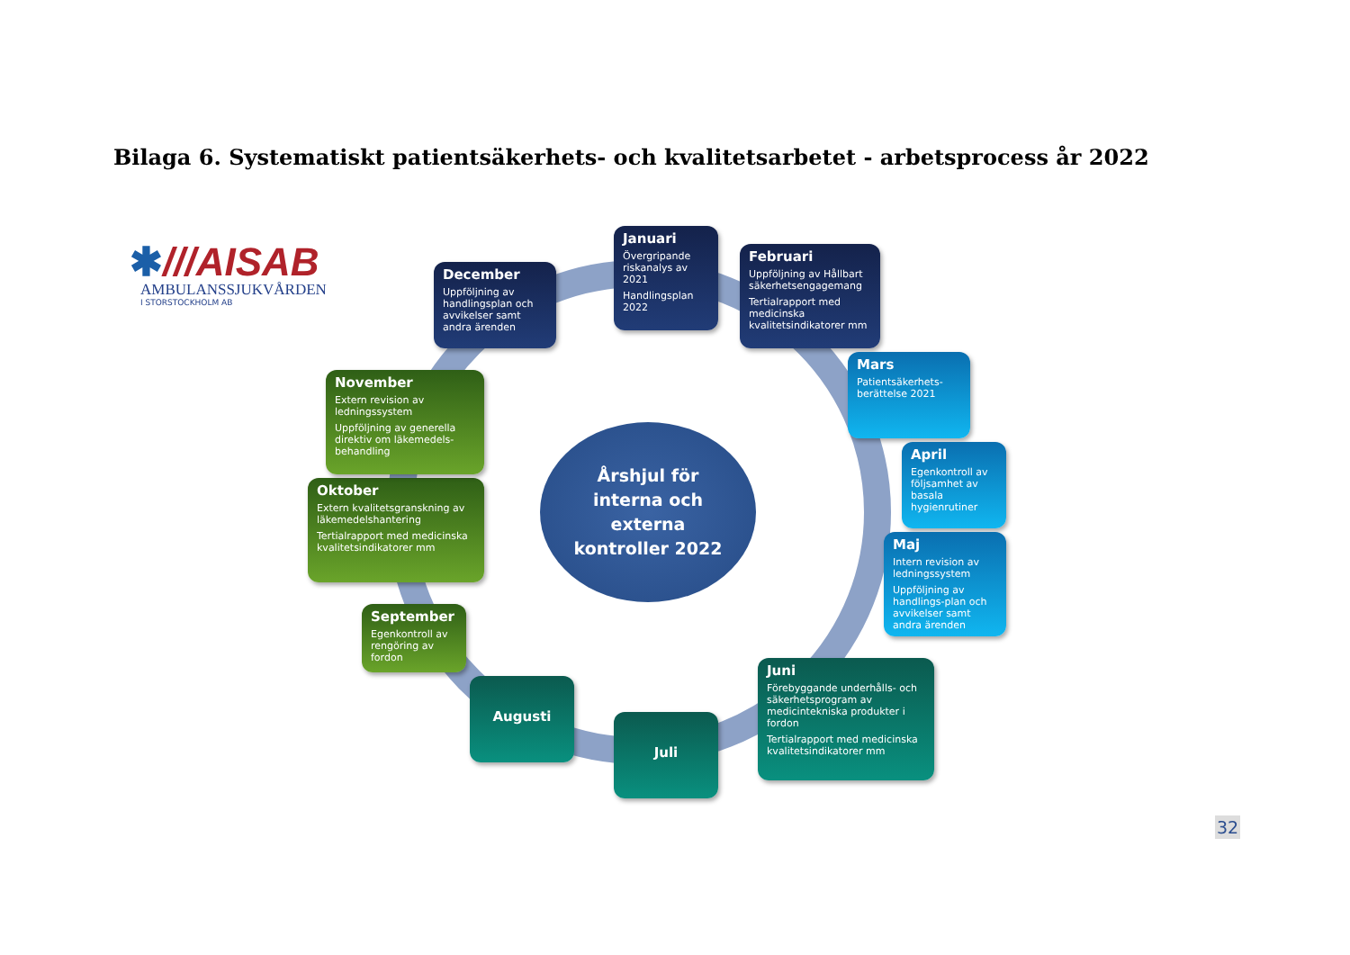Bilaga 6. Systematiskt patientsäkerhets- och kvalitetsarbetet - arbetsprocess år 2022
✱///AISAB
AMBULANSSJUKVÅRDEN
I STORSTOCKHOLM AB
Januari
Övergripande riskanalys av 2021
Handlingsplan 2022
Februari
Uppföljning av Hållbart säkerhetsengagemang
Tertialrapport med medicinska kvalitetsindikatorer mm
Mars
Patientsäkerhets-berättelse 2021
April
Egenkontroll av följsamhet av basala hygienrutiner
Maj
Intern revision av ledningssystem
Uppföljning av handlings-plan och avvikelser samt andra ärenden
Juni
Förebyggande underhålls- och säkerhetsprogram av medicintekniska produkter i fordon
Tertialrapport med medicinska kvalitetsindikatorer mm
Juli
Augusti
September
Egenkontroll av rengöring av fordon
Oktober
Extern kvalitetsgranskning av läkemedelshantering
Tertialrapport med medicinska kvalitetsindikatorer mm
November
Extern revision av ledningssystem
Uppföljning av generella direktiv om läkemedels-behandling
December
Uppföljning av handlingsplan och avvikelser samt andra ärenden
Årshjul för
interna och
externa
kontroller 2022
32